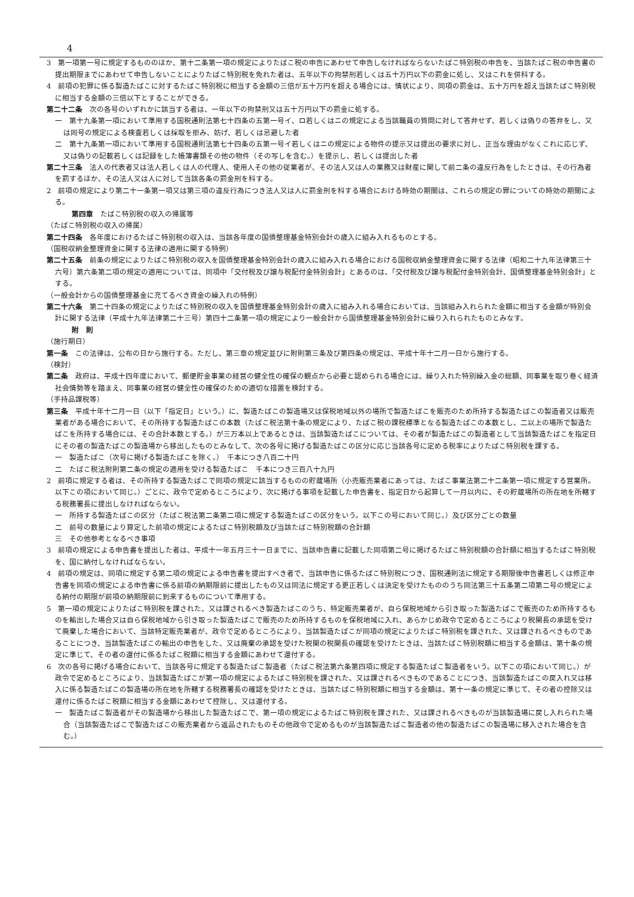4
3　第一項第一号に規定するもののほか、第十二条第一項の規定によりたばこ税の申告にあわせて申告しなければならないたばこ特別税の申告を、当該たばこ税の申告書の提出期限までにあわせて申告しないことによりたばこ特別税を免れた者は、五年以下の拘禁刑若しくは五十万円以下の罰金に処し、又はこれを併科する。
4　前項の犯罪に係る製造たばこに対するたばこ特別税に相当する金額の三倍が五十万円を超える場合には、情状により、同項の罰金は、五十万円を超え当該たばこ特別税に相当する金額の三倍以下とすることができる。
第二十二条　次の各号のいずれかに該当する者は、一年以下の拘禁刑又は五十万円以下の罰金に処する。
一　第十九条第一項において準用する国税通則法第七十四条の五第一号イ、ロ若しくはニの規定による当該職員の質問に対して答弁せず、若しくは偽りの答弁をし、又は同号の規定による検査若しくは採取を拒み、妨げ、若しくは忌避した者
二　第十九条第一項において準用する国税通則法第七十四条の五第一号イ若しくはニの規定による物件の提示又は提出の要求に対し、正当な理由がなくこれに応じず、又は偽りの記載若しくは記録をした帳簿書類その他の物件（その写しを含む。）を提示し、若しくは提出した者
第二十三条　法人の代表者又は法人若しくは人の代理人、使用人その他の従業者が、その法人又は人の業務又は財産に関して前二条の違反行為をしたときは、その行為者を罰するほか、その法人又は人に対して当該各条の罰金刑を科する。
2　前項の規定により第二十一条第一項又は第三項の違反行為につき法人又は人に罰金刑を科する場合における時効の期間は、これらの規定の罪についての時効の期間による。
第四章　たばこ特別税の収入の帰属等
（たばこ特別税の収入の帰属）
第二十四条　各年度におけるたばこ特別税の収入は、当該各年度の国債整理基金特別会計の歳入に組み入れるものとする。
（国税収納金整理資金に関する法律の適用に関する特例）
第二十五条　前条の規定によりたばこ特別税の収入を国債整理基金特別会計の歳入に組み入れる場合における国税収納金整理資金に関する法律（昭和二十九年法律第三十六号）第六条第二項の規定の適用については、同項中「交付税及び譲与税配付金特別会計」とあるのは、「交付税及び譲与税配付金特別会計、国債整理基金特別会計」とする。
（一般会計からの国債整理基金に充てるべき資金の繰入れの特例）
第二十六条　第二十四条の規定によりたばこ特別税の収入を国債整理基金特別会計の歳入に組み入れる場合においては、当該組み入れられた金額に相当する金額が特別会計に関する法律（平成十九年法律第二十三号）第四十二条第一項の規定により一般会計から国債整理基金特別会計に繰り入れられたものとみなす。
附　則
（施行期日）
第一条　この法律は、公布の日から施行する。ただし、第三章の規定並びに附則第三条及び第四条の規定は、平成十年十二月一日から施行する。
（検討）
第二条　政府は、平成十四年度において、郵便貯金事業の経営の健全性の確保の観点から必要と認められる場合には、繰り入れた特別繰入金の総額、同事業を取り巻く経済社会情勢等を踏まえ、同事業の経営の健全性の確保のための適切な措置を検討する。
（手持品課税等）
第三条　平成十年十二月一日（以下「指定日」という。）に、製造たばこの製造場又は保税地域以外の場所で製造たばこを販売のため所持する製造たばこの製造者又は販売業者がある場合において、その所持する製造たばこの本数（たばこ税法第十条の規定により、たばこ税の課税標準となる製造たばこの本数とし、二以上の場所で製造たばこを所持する場合には、その合計本数とする。）が三万本以上であるときは、当該製造たばこについては、その者が製造たばこの製造者として当該製造たばこを指定日にその者の製造たばこの製造場から移出したものとみなして、次の各号に掲げる製造たばこの区分に応じ当該各号に定める税率によりたばこ特別税を課する。
一　製造たばこ（次号に掲げる製造たばこを除く。）　千本につき八百二十円
二　たばこ税法附則第二条の規定の適用を受ける製造たばこ　千本につき三百八十九円
2　前項に規定する者は、その所持する製造たばこで同項の規定に該当するものの貯蔵場所（小売販売業者にあっては、たばこ事業法第二十二条第一項に規定する営業所。以下この項において同じ。）ごとに、政令で定めるところにより、次に掲げる事項を記載した申告書を、指定日から起算して一月以内に、その貯蔵場所の所在地を所轄する税務署長に提出しなければならない。
一　所持する製造たばこの区分（たばこ税法第二条第二項に規定する製造たばこの区分をいう。以下この号において同じ。）及び区分ごとの数量
二　前号の数量により算定した前項の規定によるたばこ特別税額及び当該たばこ特別税額の合計額
三　その他参考となるべき事項
3　前項の規定による申告書を提出した者は、平成十一年五月三十一日までに、当該申告書に記載した同項第二号に掲げるたばこ特別税額の合計額に相当するたばこ特別税を、国に納付しなければならない。
4　前項の規定は、同項に規定する第二項の規定による申告書を提出すべき者で、当該申告に係るたばこ特別税につき、国税通則法に規定する期限後申告書若しくは修正申告書を同項の規定による申告書に係る前項の納期限前に提出したもの又は同法に規定する更正若しくは決定を受けたもののうち同法第三十五条第二項第二号の規定による納付の期限が前項の納期限前に到来するものについて準用する。
5　第一項の規定によりたばこ特別税を課された、又は課されるべき製造たばこのうち、特定販売業者が、自ら保税地域から引き取った製造たばこで販売のため所持するものを輸出した場合又は自ら保税地域から引き取った製造たばこで販売のため所持するものを保税地域に入れ、あらかじめ政令で定めるところにより税関長の承認を受けて廃棄した場合において、当該特定販売業者が、政令で定めるところにより、当該製造たばこが同項の規定によりたばこ特別税を課された、又は課されるべきものであることにつき、当該製造たばこの輸出の申告をした、又は廃棄の承認を受けた税関の税関長の確認を受けたときは、当該たばこ特別税額に相当する金額は、第十条の規定に準じて、その者の還付に係るたばこ税額に相当する金額にあわせて還付する。
6　次の各号に掲げる場合において、当該各号に規定する製造たばこ製造者（たばこ税法第六条第四項に規定する製造たばこ製造者をいう。以下この項において同じ。）が政令で定めるところにより、当該製造たばこが第一項の規定によるたばこ特別税を課された、又は課されるべきものであることにつき、当該製造たばこの戻入れ又は移入に係る製造たばこの製造場の所在地を所轄する税務署長の確認を受けたときは、当該たばこ特別税額に相当する金額は、第十一条の規定に準じて、その者の控除又は還付に係るたばこ税額に相当する金額にあわせて控除し、又は還付する。
一　製造たばこ製造者がその製造場から移出した製造たばこで、第一項の規定によるたばこ特別税を課された、又は課されるべきものが当該製造場に戻し入れられた場合（当該製造たばこで製造たばこの販売業者から返品されたものその他政令で定めるものが当該製造たばこ製造者の他の製造たばこの製造場に移入された場合を含む。）